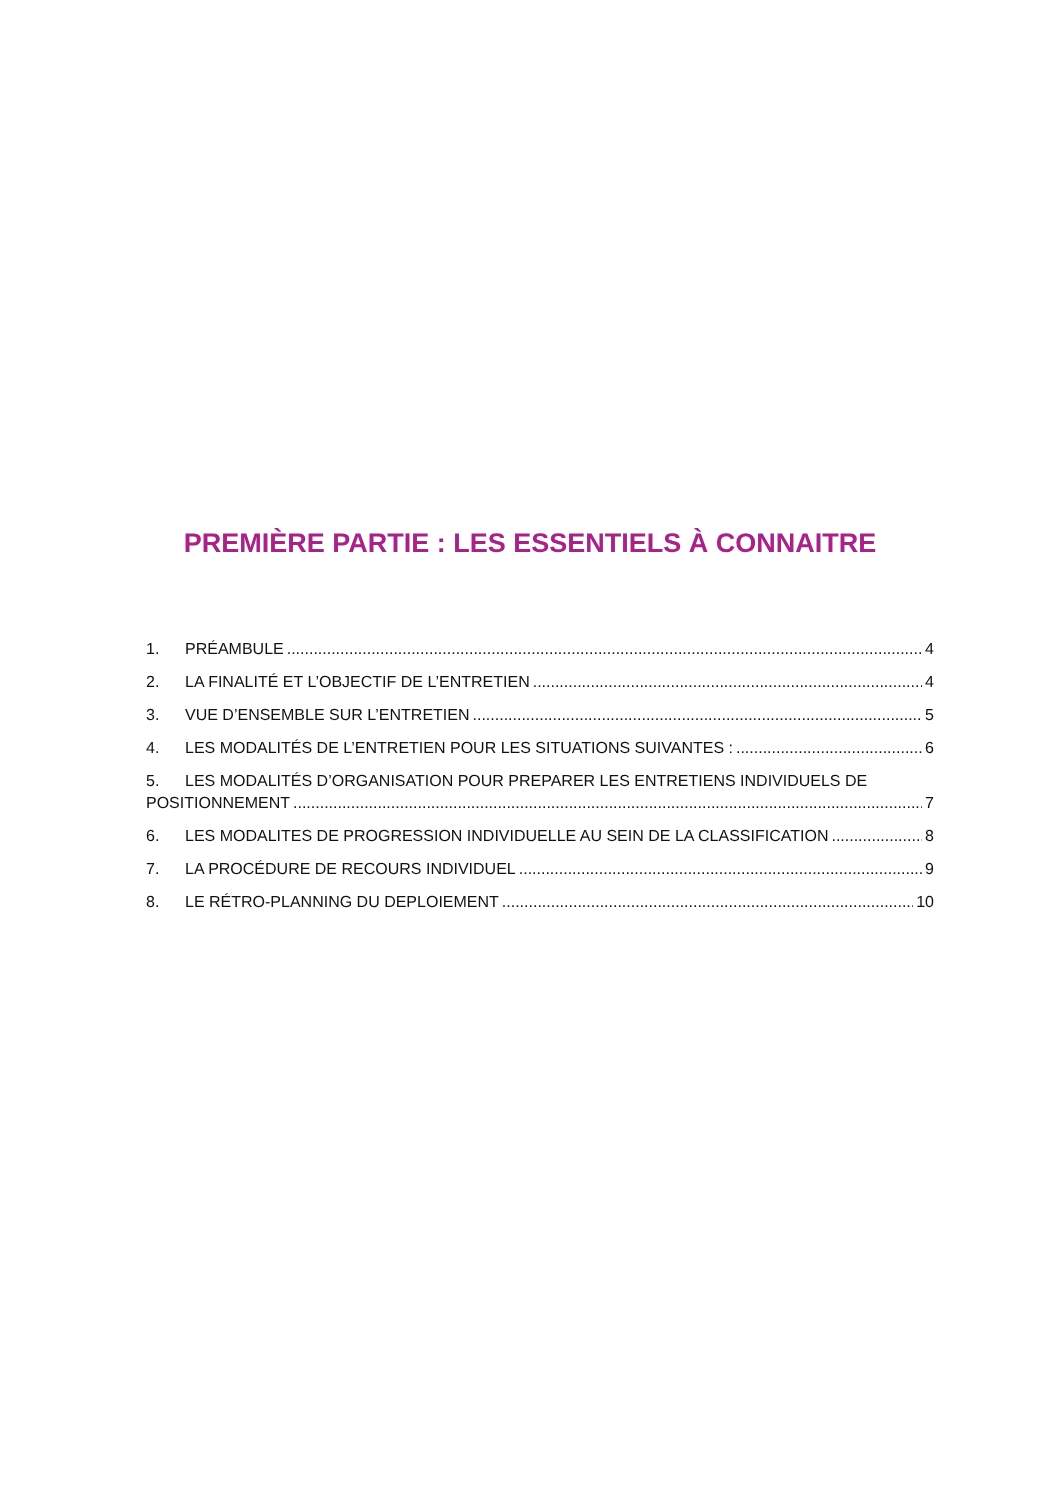PREMIÈRE PARTIE : LES ESSENTIELS À CONNAITRE
1. PRÉAMBULE 4
2. LA FINALITÉ ET L’OBJECTIF DE L’ENTRETIEN 4
3. VUE D’ENSEMBLE SUR L’ENTRETIEN 5
4. LES MODALITÉS DE L’ENTRETIEN POUR LES SITUATIONS SUIVANTES : 6
5. LES MODALITÉS D’ORGANISATION POUR PREPARER LES ENTRETIENS INDIVIDUELS DE
POSITIONNEMENT 7
6. LES MODALITES DE PROGRESSION INDIVIDUELLE AU SEIN DE LA CLASSIFICATION 8
7. LA PROCÉDURE DE RECOURS INDIVIDUEL 9
8. LE RÉTRO-PLANNING DU DEPLOIEMENT 10